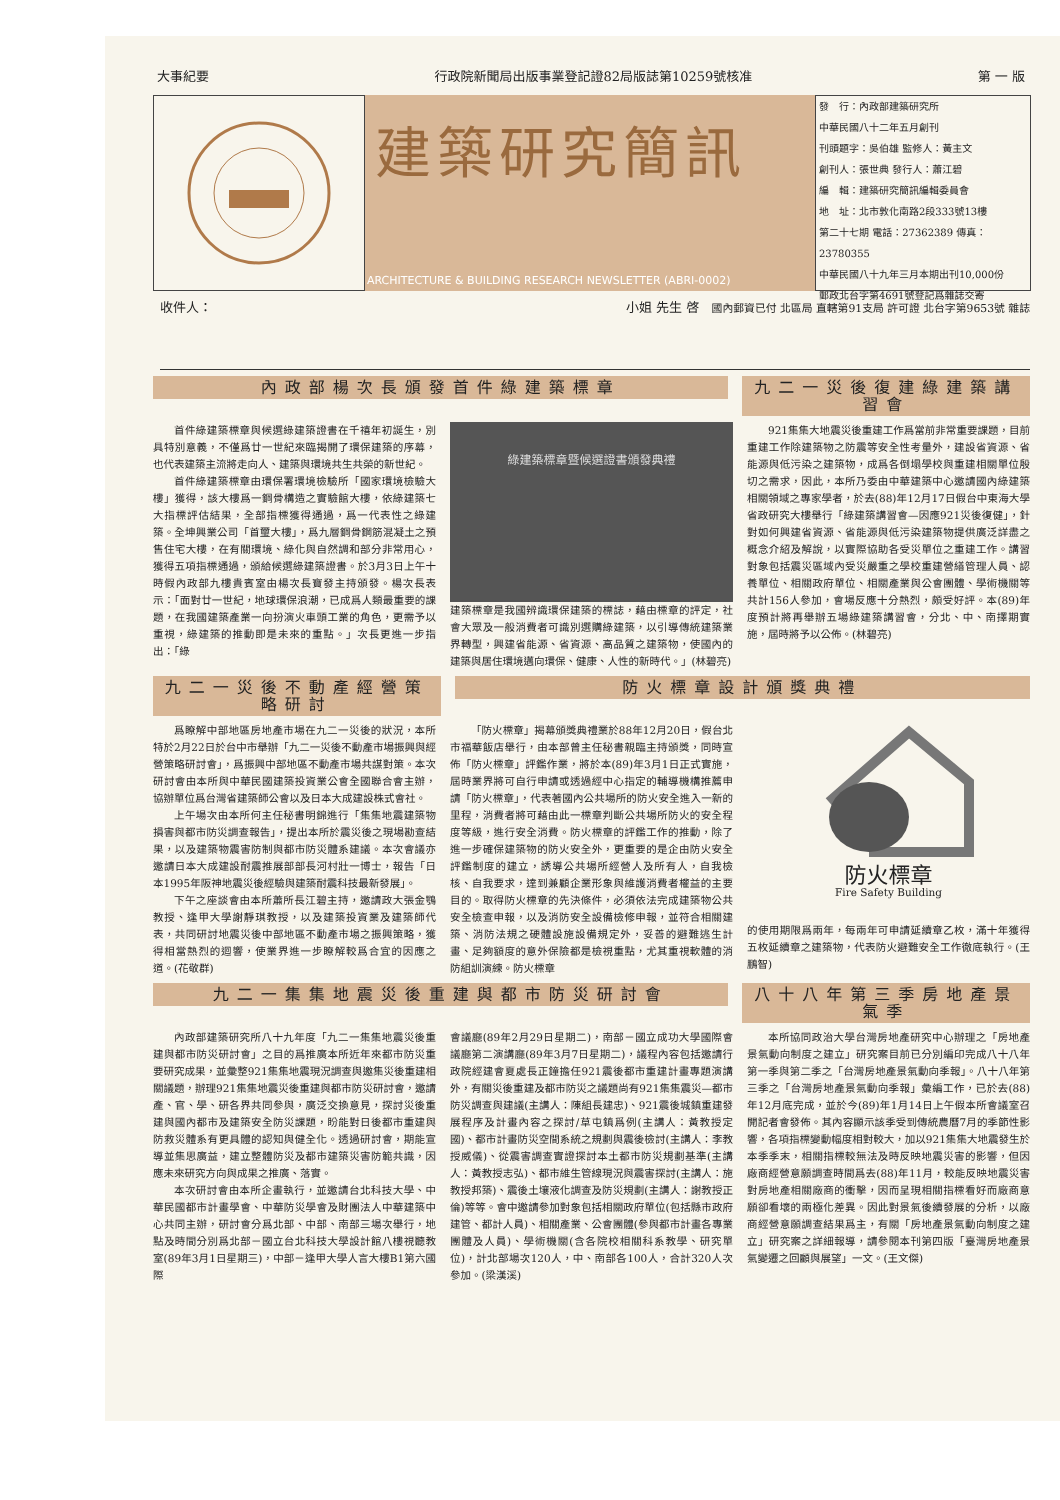大事紀要 行政院新聞局出版事業登記證82局版誌第10259號核准 第 一 版
內政部建築研究所 ARCHITECTURE & BUILDING RESEARCH INSTITUTE, MINISTRY OF INTERIOR
建築研究簡訊
ARCHITECTURE & BUILDING RESEARCH NEWSLETTER (ABRI-0002)
發　行：內政部建築研究所
中華民國八十二年五月創刊
刊頭題字：吳伯雄 監修人：黃主文
創刊人：張世典 發行人：蕭江碧
編　輯：建築研究簡訊編輯委員會
地　址：北市敦化南路2段333號13樓
第二十七期 電話：27362389 傳真：23780355
中華民國八十九年三月本期出刊10,000份
郵政北台字第4691號登記爲雜誌交寄
收件人： 小姐 先生 啓 國內郵資已付 北區局 直轄第91支局 許可證 北台字第9653號 雜誌
內政部楊次長頒發首件綠建築標章 九二一災後復建綠建築講習會
首件綠建築標章與候選綠建築證書在千禧年初誕生，別具特別意義，不僅爲廿一世紀來臨揭開了環保建築的序幕，也代表建築主流將走向人、建築與環境共生共榮的新世紀。
首件綠建築標章由環保署環境檢驗所「國家環境檢驗大樓」獲得，該大樓爲一鋼骨構造之實驗館大樓，依綠建築七大指標評估結果，全部指標獲得通過，爲一代表性之綠建築。全坤興業公司「首璽大樓」，爲九層鋼骨鋼筋混凝土之預售住宅大樓，在有關環境、綠化與自然調和部分非常用心，獲得五項指標通過，頒給候選綠建築證書。於3月3日上午十時假內政部九樓貴賓室由楊次長寶發主持頒發。楊次長表示：「面對廿一世紀，地球環保浪潮，已成爲人類最重要的課題，在我國建築產業一向扮演火車頭工業的角色，更需予以重視，綠建築的推動即是未來的重點。」次長更進一步指出：「綠
綠建築標章暨候選證書頒發典禮
建築標章是我國辨識環保建築的標誌，藉由標章的評定，社會大眾及一般消費者可識別選購綠建築，以引導傳統建築業界轉型，興建省能源、省資源、高品質之建築物，使國內的建築與居住環境邁向環保、健康、人性的新時代。」(林碧亮)
921集集大地震災後重建工作爲當前非常重要課題，目前重建工作除建築物之防震等安全性考量外，建設省資源、省能源與低污染之建築物，成爲各倒塌學校與重建相關單位殷切之需求，因此，本所乃委由中華建築中心邀請國內綠建築相關領域之專家學者，於去(88)年12月17日假台中東海大學省政研究大樓舉行「綠建築講習會—因應921災後復健」，針對如何興建省資源、省能源與低污染建築物提供廣泛詳盡之概念介紹及解說，以實際協助各受災單位之重建工作。講習對象包括震災區域內受災嚴重之學校重建營繕管理人員、認養單位、相關政府單位、相關產業與公會團體、學術機關等共計156人參加，會場反應十分熱烈，頗受好評。本(89)年度預計將再舉辦五場綠建築講習會，分北、中、南擇期實施，屆時將予以公佈。(林碧亮)
九二一災後不動產經營策略研討 防火標章設計頒獎典禮
爲瞭解中部地區房地產市場在九二一災後的狀況，本所特於2月22日於台中市舉辦「九二一災後不動產市場振興與經營策略研討會」，爲振興中部地區不動產市場共謀對策。本次研討會由本所與中華民國建築投資業公會全國聯合會主辦，協辦單位爲台灣省建築師公會以及日本大成建設株式會社。
上午場次由本所何主任秘書明錦進行「集集地震建築物損害與都市防災調查報告」，提出本所於震災後之現場勘查結果，以及建築物震害防制與都市防災體系建議。本次會議亦邀請日本大成建設耐震推展部部長河村壯一博士，報告「日本1995年阪神地震災後經驗與建築耐震科技最新發展」。
下午之座談會由本所蕭所長江碧主持，邀請政大張金鶚教授、逢甲大學謝靜琪教授，以及建築投資業及建築師代表，共同研討地震災後中部地區不動產市場之振興策略，獲得相當熱烈的迴響，使業界進一步瞭解較爲合宜的因應之道。(花敬群)
「防火標章」揭幕頒獎典禮業於88年12月20日，假台北市福華飯店舉行，由本部曾主任秘書親臨主持頒獎，同時宣佈「防火標章」評鑑作業，將於本(89)年3月1日正式實施，屆時業界將可自行申請或透過經中心指定的輔導機構推薦申請「防火標章」，代表著國內公共場所的防火安全進入一新的里程，消費者將可藉由此一標章判斷公共場所防火的安全程度等級，進行安全消費。防火標章的評鑑工作的推動，除了進一步確保建築物的防火安全外，更重要的是企由防火安全評鑑制度的建立，誘導公共場所經營人及所有人，自我檢核、自我要求，達到兼顧企業形象與維護消費者權益的主要目的。取得防火標章的先決條件，必須依法完成建築物公共安全檢查申報，以及消防安全設備檢修申報，並符合相關建築、消防法規之硬體設施設備規定外，妥善的避難逃生計畫、足夠額度的意外保險都是檢視重點，尤其重視軟體的消防組訓演練。防火標章
防火標章
Fire Safety Building
的使用期限爲兩年，每兩年可申請延續章乙枚，滿十年獲得五枚延續章之建築物，代表防火避難安全工作徹底執行。(王鵬智)
九二一集集地震災後重建與都市防災研討會
八十八年第三季房地產景氣季
內政部建築研究所八十九年度「九二一集集地震災後重建與都市防災研討會」之目的爲推廣本所近年來都市防災重要研究成果，並彙整921集集地震現況調查與邀集災後重建相關議題，辦理921集集地震災後重建與都市防災研討會，邀請產、官、學、研各界共同參與，廣泛交換意見，探討災後重建與國內都市及建築安全防災課題，盼能對日後都市重建與防救災體系有更具體的認知與健全化。透過研討會，期能宣導並集思廣益，建立整體防災及都市建築災害防範共識，因應未來研究方向與成果之推廣、落實。
本次研討會由本所企畫執行，並邀請台北科技大學、中華民國都市計畫學會、中華防災學會及財團法人中華建築中心共同主辦，研討會分爲北部、中部、南部三場次舉行，地點及時間分別爲北部－國立台北科技大學設計館八樓視聽教室(89年3月1日星期三)，中部－逢甲大學人言大樓B1第六國際
會議廳(89年2月29日星期二)，南部－國立成功大學國際會議廳第二演講廳(89年3月7日星期二)，議程內容包括邀請行政院經建會夏處長正鐘擔任921震後都市重建計畫專題演講外，有關災後重建及都市防災之議題尚有921集集震災—都市防災調查與建議(主講人：陳組長建忠)、921震後城鎮重建發展程序及計畫內容之探討/草屯鎮爲例(主講人：黃教授定國)、都市計畫防災空間系統之規劃與震後檢討(主講人：李教授威儀)、從震害調查實證探討本土都市防災規劃基準(主講人：黃教授志弘)、都市維生管線現況與震害探討(主講人：施教授邦築)、震後土壤液化調查及防災規劃(主講人：謝教授正倫)等等。會中邀請參加對象包括相關政府單位(包括縣市政府建管、都計人員)、相關產業、公會團體(參與都市計畫各專業團體及人員)、學術機關(含各院校相關科系教學、研究單位)，計北部場次120人，中、南部各100人，合計320人次參加。(梁漢溪)
本所協同政治大學台灣房地產研究中心辦理之「房地產景氣動向制度之建立」研究案目前已分別編印完成八十八年第一季與第二季之「台灣房地產景氣動向季報」。八十八年第三季之「台灣房地產景氣動向季報」彙編工作，已於去(88)年12月底完成，並於今(89)年1月14日上午假本所會議室召開記者會發佈。其內容顯示該季受到傳統農曆7月的季節性影響，各項指標變動幅度相對較大，加以921集集大地震發生於本季季末，相關指標較無法及時反映地震災害的影響，但因廠商經營意願調查時間爲去(88)年11月，較能反映地震災害對房地產相關廠商的衝擊，因而呈現相關指標看好而廠商意願卻看壞的兩極化差異。因此對景氣後續發展的分析，以廠商經營意願調查結果爲主，有關「房地產景氣動向制度之建立」研究案之詳細報導，請參閱本刊第四版「臺灣房地產景氣變遷之回顧與展望」一文。(王文傑)